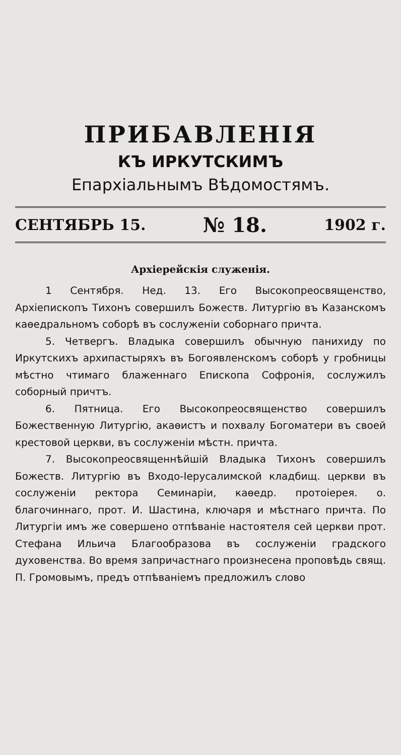ПРИБАВЛЕНІЯ
КЪ ИРКУТСКИМЪ
Епархіальнымъ Вѣдомостямъ.
СЕНТЯБРЬ 15. № 18. 1902 г.
Архіерейскія служенія.
1 Сентября. Нед. 13. Его Высокопреосвященство, Архіепископъ Тихонъ совершилъ Божеств. Литургію въ Казанскомъ каѳедральномъ соборѣ въ сослуженіи соборнаго причта.
5. Четвергъ. Владыка совершилъ обычную панихиду по Иркутскихъ архипастыряхъ въ Богоявленскомъ соборѣ у гробницы мѣстно чтимаго блаженнаго Епископа Софронія, сослужилъ соборный причтъ.
6. Пятница. Его Высокопреосвященство совершилъ Божественную Литургію, акаѳистъ и похвалу Богоматери въ своей крестовой церкви, въ сослуженіи мѣстн. причта.
7. Высокопреосвященнѣйшій Владыка Тихонъ совершилъ Божеств. Литургію въ Входо-Іерусалимской кладбищ. церкви въ сослуженіи ректора Семинаріи, каѳедр. протоіерея. о. благочиннаго, прот. И. Шастина, ключаря и мѣстнаго причта. По Литургіи имъ же совершено отпѣваніе настоятеля сей церкви прот. Стефана Ильича Благообразова въ сослуженіи градского духовенства. Во время запричастнаго произнесена проповѣдь свящ. П. Громовымъ, предъ отпѣваніемъ предложилъ слово